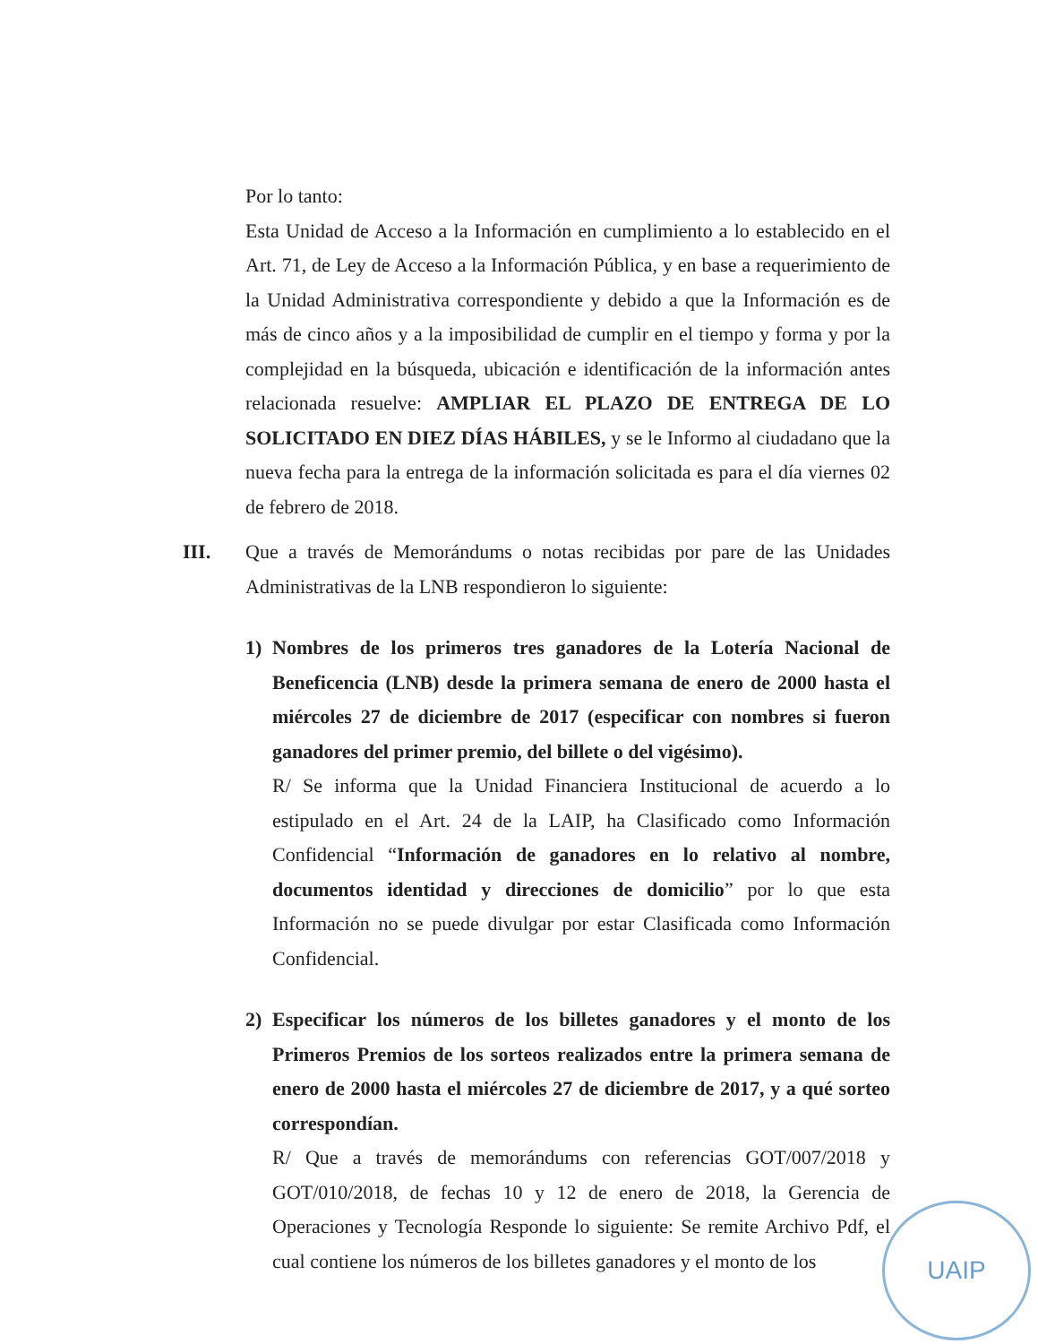Por lo tanto:
Esta Unidad de Acceso a la Información en cumplimiento a lo establecido en el Art. 71, de Ley de Acceso a la Información Pública, y en base a requerimiento de la Unidad Administrativa correspondiente y debido a que la Información es de más de cinco años y a la imposibilidad de cumplir en el tiempo y forma y por la complejidad en la búsqueda, ubicación e identificación de la información antes relacionada resuelve: AMPLIAR EL PLAZO DE ENTREGA DE LO SOLICITADO EN DIEZ DÍAS HÁBILES, y se le Informo al ciudadano que la nueva fecha para la entrega de la información solicitada es para el día viernes 02 de febrero de 2018.
III. Que a través de Memorándums o notas recibidas por pare de las Unidades Administrativas de la LNB respondieron lo siguiente:
1) Nombres de los primeros tres ganadores de la Lotería Nacional de Beneficencia (LNB) desde la primera semana de enero de 2000 hasta el miércoles 27 de diciembre de 2017 (especificar con nombres si fueron ganadores del primer premio, del billete o del vigésimo).
R/ Se informa que la Unidad Financiera Institucional de acuerdo a lo estipulado en el Art. 24 de la LAIP, ha Clasificado como Información Confidencial “Información de ganadores en lo relativo al nombre, documentos identidad y direcciones de domicilio” por lo que esta Información no se puede divulgar por estar Clasificada como Información Confidencial.
2) Especificar los números de los billetes ganadores y el monto de los Primeros Premios de los sorteos realizados entre la primera semana de enero de 2000 hasta el miércoles 27 de diciembre de 2017, y a qué sorteo correspondían.
R/ Que a través de memorándums con referencias GOT/007/2018 y GOT/010/2018, de fechas 10 y 12 de enero de 2018, la Gerencia de Operaciones y Tecnología Responde lo siguiente: Se remite Archivo Pdf, el cual contiene los números de los billetes ganadores y el monto de los
UAIP